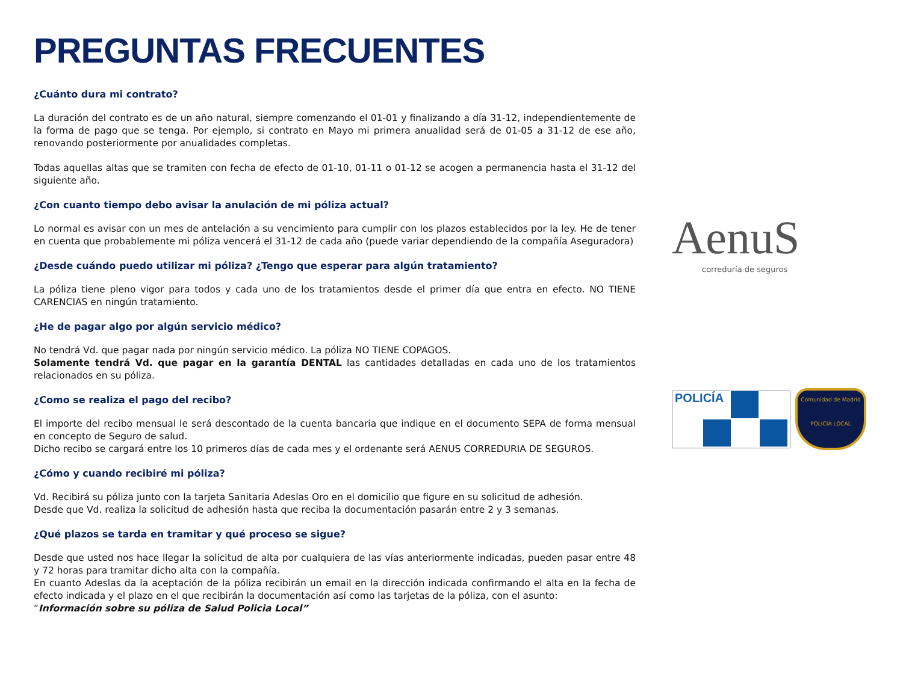PREGUNTAS FRECUENTES
¿Cuánto dura mi contrato?
La duración del contrato es de un año natural, siempre comenzando el 01-01 y finalizando a día 31-12, independientemente de la forma de pago que se tenga. Por ejemplo, si contrato en Mayo mi primera anualidad será de 01-05 a 31-12 de ese año, renovando posteriormente por anualidades completas.
Todas aquellas altas que se tramiten con fecha de efecto de 01-10, 01-11 o 01-12 se acogen a permanencia hasta el 31-12 del siguiente año.
¿Con cuanto tiempo debo avisar la anulación de mi póliza actual?
Lo normal es avisar con un mes de antelación a su vencimiento para cumplir con los plazos establecidos por la ley. He de tener en cuenta que probablemente mi póliza vencerá el 31-12 de cada año (puede variar dependiendo de la compañía Aseguradora)
¿Desde cuándo puedo utilizar mi póliza? ¿Tengo que esperar para algún tratamiento?
La póliza tiene pleno vigor para todos y cada uno de los tratamientos desde el primer día que entra en efecto. NO TIENE CARENCIAS en ningún tratamiento.
¿He de pagar algo por algún servicio médico?
No tendrá Vd. que pagar nada por ningún servicio médico. La póliza NO TIENE COPAGOS.
Solamente tendrá Vd. que pagar en la garantía DENTAL las cantidades detalladas en cada uno de los tratamientos relacionados en su póliza.
¿Como se realiza el pago del recibo?
El importe del recibo mensual le será descontado de la cuenta bancaria que indique en el documento SEPA de forma mensual en concepto de Seguro de salud.
Dicho recibo se cargará entre los 10 primeros días de cada mes y el ordenante será AENUS CORREDURIA DE SEGUROS.
¿Cómo y cuando recibiré mi póliza?
Vd. Recibirá su póliza junto con la tarjeta Sanitaria Adeslas Oro en el domicilio que figure en su solicitud de adhesión.
Desde que Vd. realiza la solicitud de adhesión hasta que reciba la documentación pasarán entre 2 y 3 semanas.
¿Qué plazos se tarda en tramitar y qué proceso se sigue?
Desde que usted nos hace llegar la solicitud de alta por cualquiera de las vías anteriormente indicadas, pueden pasar entre 48 y 72 horas para tramitar dicho alta con la compañía.
En cuanto Adeslas da la aceptación de la póliza recibirán un email en la dirección indicada confirmando el alta en la fecha de efecto indicada y el plazo en el que recibirán la documentación así como las tarjetas de la póliza, con el asunto:
“Información sobre su póliza de Salud Policia Local”
AenuS
correduría de seguros
POLICÍA
Comunidad de Madrid
POLICIA LOCAL